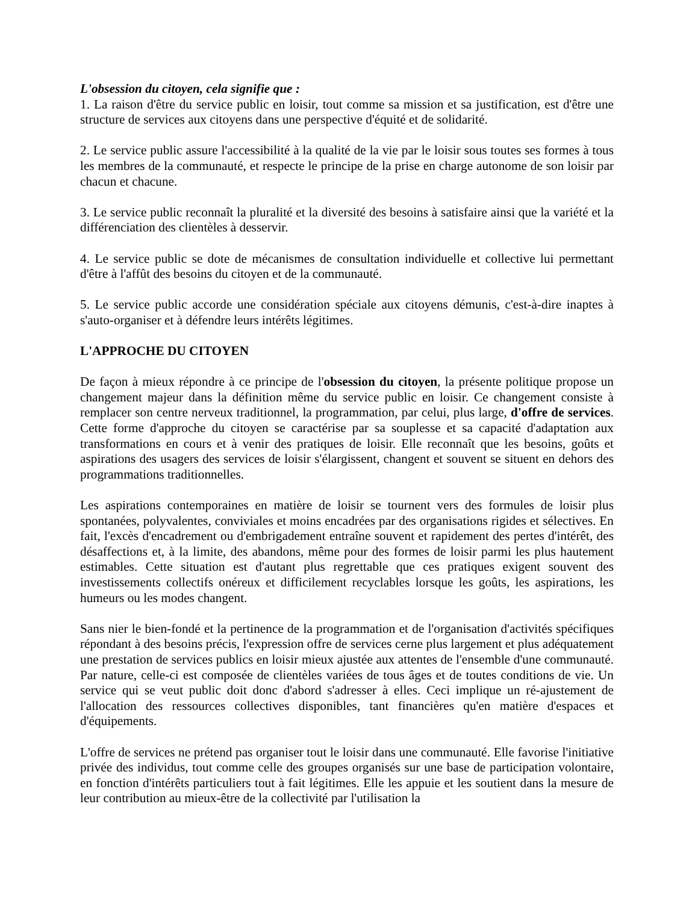L'obsession du citoyen, cela signifie que :
1. La raison d'être du service public en loisir, tout comme sa mission et sa justification, est d'être une structure de services aux citoyens dans une perspective d'équité et de solidarité.
2. Le service public assure l'accessibilité à la qualité de la vie par le loisir sous toutes ses formes à tous les membres de la communauté, et respecte le principe de la prise en charge autonome de son loisir par chacun et chacune.
3. Le service public reconnaît la pluralité et la diversité des besoins à satisfaire ainsi que la variété et la différenciation des clientèles à desservir.
4. Le service public se dote de mécanismes de consultation individuelle et collective lui permettant d'être à l'affût des besoins du citoyen et de la communauté.
5. Le service public accorde une considération spéciale aux citoyens démunis, c'est-à-dire inaptes à s'auto-organiser et à défendre leurs intérêts légitimes.
L'APPROCHE DU CITOYEN
De façon à mieux répondre à ce principe de l'obsession du citoyen, la présente politique propose un changement majeur dans la définition même du service public en loisir. Ce changement consiste à remplacer son centre nerveux traditionnel, la programmation, par celui, plus large, d'offre de services. Cette forme d'approche du citoyen se caractérise par sa souplesse et sa capacité d'adaptation aux transformations en cours et à venir des pratiques de loisir. Elle reconnaît que les besoins, goûts et aspirations des usagers des services de loisir s'élargissent, changent et souvent se situent en dehors des programmations traditionnelles.
Les aspirations contemporaines en matière de loisir se tournent vers des formules de loisir plus spontanées, polyvalentes, conviviales et moins encadrées par des organisations rigides et sélectives. En fait, l'excès d'encadrement ou d'embrigadement entraîne souvent et rapidement des pertes d'intérêt, des désaffections et, à la limite, des abandons, même pour des formes de loisir parmi les plus hautement estimables. Cette situation est d'autant plus regrettable que ces pratiques exigent souvent des investissements collectifs onéreux et difficilement recyclables lorsque les goûts, les aspirations, les humeurs ou les modes changent.
Sans nier le bien-fondé et la pertinence de la programmation et de l'organisation d'activités spécifiques répondant à des besoins précis, l'expression offre de services cerne plus largement et plus adéquatement une prestation de services publics en loisir mieux ajustée aux attentes de l'ensemble d'une communauté. Par nature, celle-ci est composée de clientèles variées de tous âges et de toutes conditions de vie. Un service qui se veut public doit donc d'abord s'adresser à elles. Ceci implique un ré-ajustement de l'allocation des ressources collectives disponibles, tant financières qu'en matière d'espaces et d'équipements.
L'offre de services ne prétend pas organiser tout le loisir dans une communauté. Elle favorise l'initiative privée des individus, tout comme celle des groupes organisés sur une base de participation volontaire, en fonction d'intérêts particuliers tout à fait légitimes. Elle les appuie et les soutient dans la mesure de leur contribution au mieux-être de la collectivité par l'utilisation la